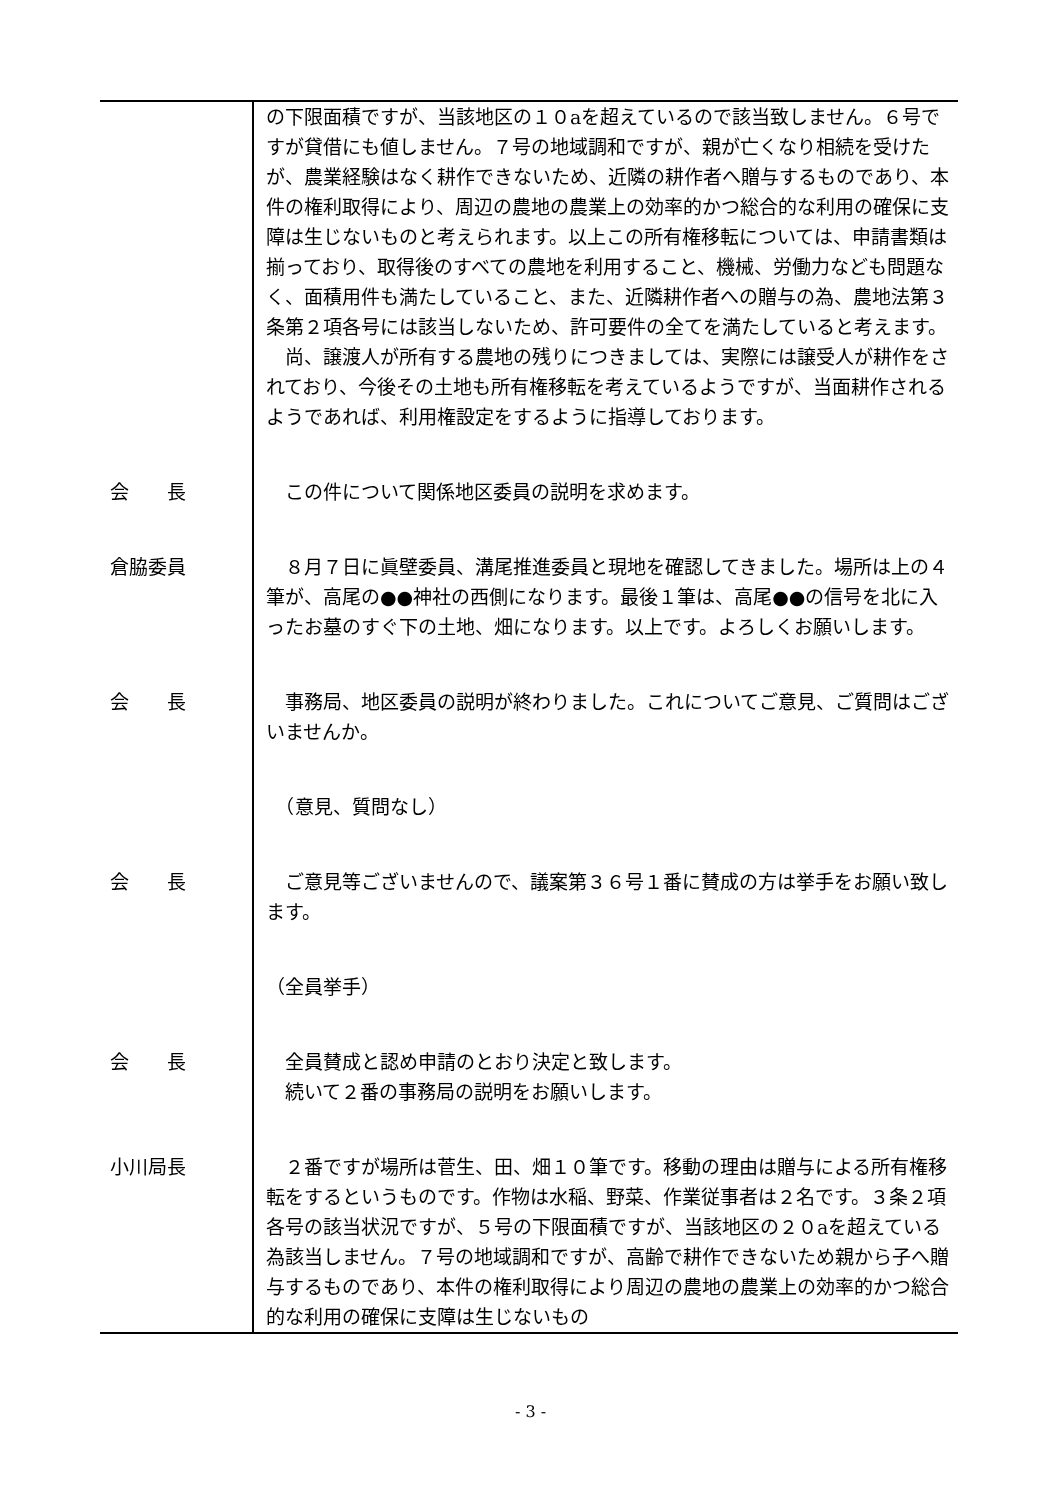| | の下限面積ですが、当該地区の１０aを超えているので該当致しません。６号ですが貸借にも値しません。７号の地域調和ですが、親が亡くなり相続を受けたが、農業経験はなく耕作できないため、近隣の耕作者へ贈与するものであり、本件の権利取得により、周辺の農地の農業上の効率的かつ総合的な利用の確保に支障は生じないものと考えられます。以上この所有権移転については、申請書類は揃っており、取得後のすべての農地を利用すること、機械、労働力なども問題なく、面積用件も満たしていること、また、近隣耕作者への贈与の為、農地法第３条第２項各号には該当しないため、許可要件の全てを満たしていると考えます。 尚、譲渡人が所有する農地の残りにつきましては、実際には譲受人が耕作をされており、今後その土地も所有権移転を考えているようですが、当面耕作されるようであれば、利用権設定をするように指導しております。 |
| 会 長 | この件について関係地区委員の説明を求めます。 |
| 倉脇委員 | ８月７日に眞壁委員、溝尾推進委員と現地を確認してきました。場所は上の４筆が、高尾の●●神社の西側になります。最後１筆は、高尾●●の信号を北に入ったお墓のすぐ下の土地、畑になります。以上です。よろしくお願いします。 |
| 会 長 | 事務局、地区委員の説明が終わりました。これについてご意見、ご質問はございませんか。 |
| | （意見、質問なし） |
| 会 長 | ご意見等ございませんので、議案第３６号１番に賛成の方は挙手をお願い致します。 |
| | （全員挙手） |
| 会 長 | 全員賛成と認め申請のとおり決定と致します。 続いて２番の事務局の説明をお願いします。 |
| 小川局長 | ２番ですが場所は菅生、田、畑１０筆です。移動の理由は贈与による所有権移転をするというものです。作物は水稲、野菜、作業従事者は２名です。３条２項各号の該当状況ですが、５号の下限面積ですが、当該地区の２０aを超えている為該当しません。７号の地域調和ですが、高齢で耕作できないため親から子へ贈与するものであり、本件の権利取得により周辺の農地の農業上の効率的かつ総合的な利用の確保に支障は生じないもの |
- 3 -